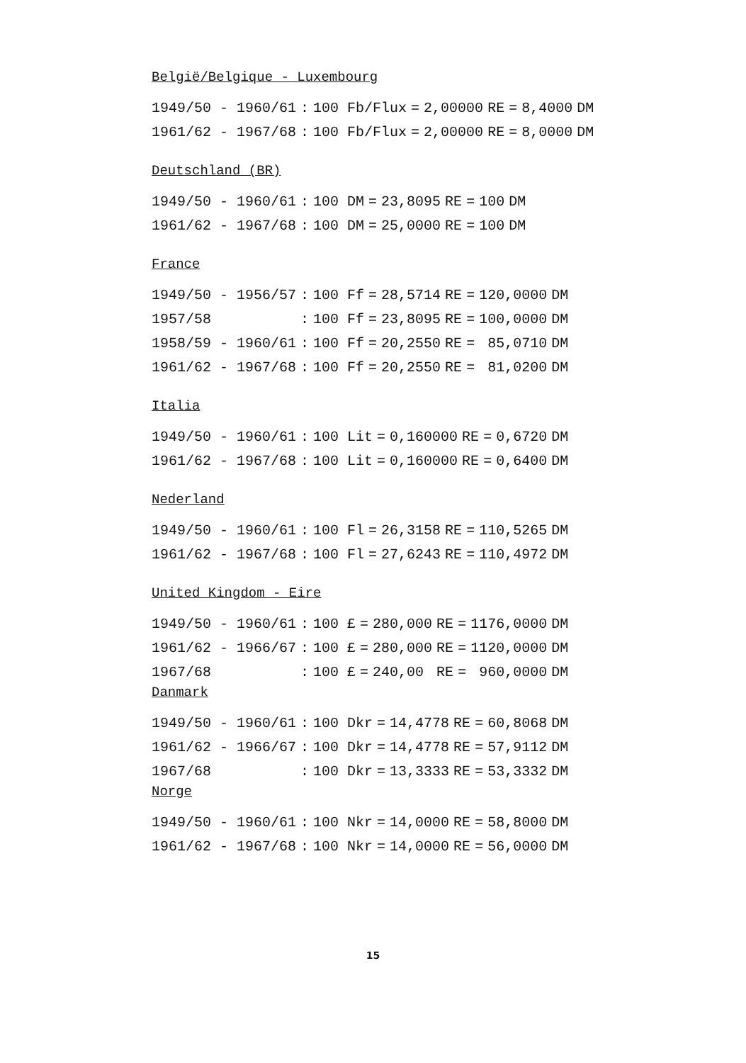België/Belgique - Luxembourg
| 1949/50 - 1960/61 | : | 100 Fb/Flux | = | 2,00000 | RE | = | 8,4000 | DM |
| 1961/62 - 1967/68 | : | 100 Fb/Flux | = | 2,00000 | RE | = | 8,0000 | DM |
Deutschland (BR)
| 1949/50 - 1960/61 | : | 100 DM | = | 23,8095 | RE | = | 100 | DM |
| 1961/62 - 1967/68 | : | 100 DM | = | 25,0000 | RE | = | 100 | DM |
France
| 1949/50 - 1956/57 | : | 100 Ff | = | 28,5714 | RE | = | 120,0000 | DM |
| 1957/58 | : | 100 Ff | = | 23,8095 | RE | = | 100,0000 | DM |
| 1958/59 - 1960/61 | : | 100 Ff | = | 20,2550 | RE | = | 85,0710 | DM |
| 1961/62 - 1967/68 | : | 100 Ff | = | 20,2550 | RE | = | 81,0200 | DM |
Italia
| 1949/50 - 1960/61 | : | 100 Lit | = | 0,160000 | RE | = | 0,6720 | DM |
| 1961/62 - 1967/68 | : | 100 Lit | = | 0,160000 | RE | = | 0,6400 | DM |
Nederland
| 1949/50 - 1960/61 | : | 100 Fl | = | 26,3158 | RE | = | 110,5265 | DM |
| 1961/62 - 1967/68 | : | 100 Fl | = | 27,6243 | RE | = | 110,4972 | DM |
United Kingdom - Eire
| 1949/50 - 1960/61 | : | 100 £ | = | 280,000 | RE | = | 1176,0000 | DM |
| 1961/62 - 1966/67 | : | 100 £ | = | 280,000 | RE | = | 1120,0000 | DM |
| 1967/68 | : | 100 £ | = | 240,00 | RE | = | 960,0000 | DM |
Danmark
| 1949/50 - 1960/61 | : | 100 Dkr | = | 14,4778 | RE | = | 60,8068 | DM |
| 1961/62 - 1966/67 | : | 100 Dkr | = | 14,4778 | RE | = | 57,9112 | DM |
| 1967/68 | : | 100 Dkr | = | 13,3333 | RE | = | 53,3332 | DM |
Norge
| 1949/50 - 1960/61 | : | 100 Nkr | = | 14,0000 | RE | = | 58,8000 | DM |
| 1961/62 - 1967/68 | : | 100 Nkr | = | 14,0000 | RE | = | 56,0000 | DM |
15